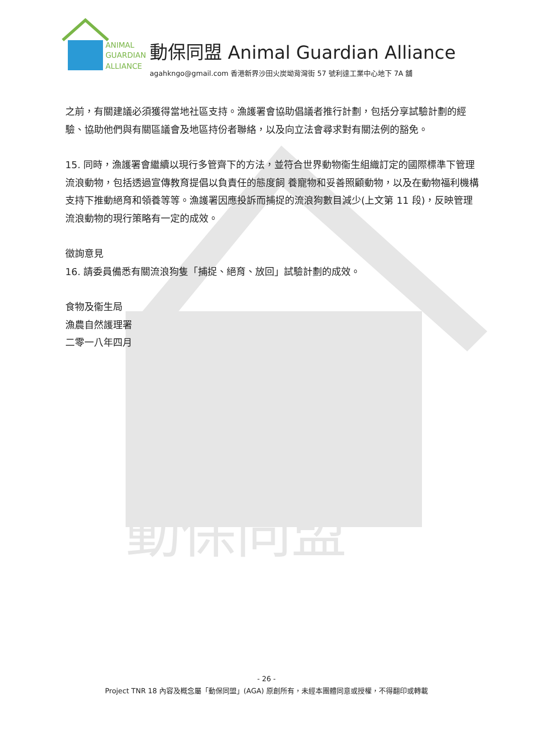動保同盟
ANIMAL
GUARDIAN
ALLIANCE
動保同盟 Animal Guardian Alliance
agahkngo@gmail.com 香港新界沙田火炭坳背灣街 57 號利達工業中心地下 7A 舖
之前，有關建議必須獲得當地社區支持。漁護署會協助倡議者推行計劃，包括分享試驗計劃的經驗、協助他們與有關區議會及地區持份者聯絡，以及向立法會尋求對有關法例的豁免。
15. 同時，漁護署會繼續以現行多管齊下的方法，並符合世界動物衞生組織訂定的國際標準下管理流浪動物，包括透過宣傳教育提倡以負責任的態度飼 養寵物和妥善照顧動物，以及在動物福利機構支持下推動絕育和領養等等。漁護署因應投訴而捕捉的流浪狗數目減少(上文第 11 段)，反映管理流浪動物的現行策略有一定的成效。
徵詢意見
16. 請委員備悉有關流浪狗隻「捕捉、絕育、放回」試驗計劃的成效。
食物及衞生局
漁農自然護理署
二零一八年四月
- 26 -
Project TNR 18 內容及概念屬「動保同盟」(AGA) 原創所有，未經本團體同意或授權，不得翻印或轉載